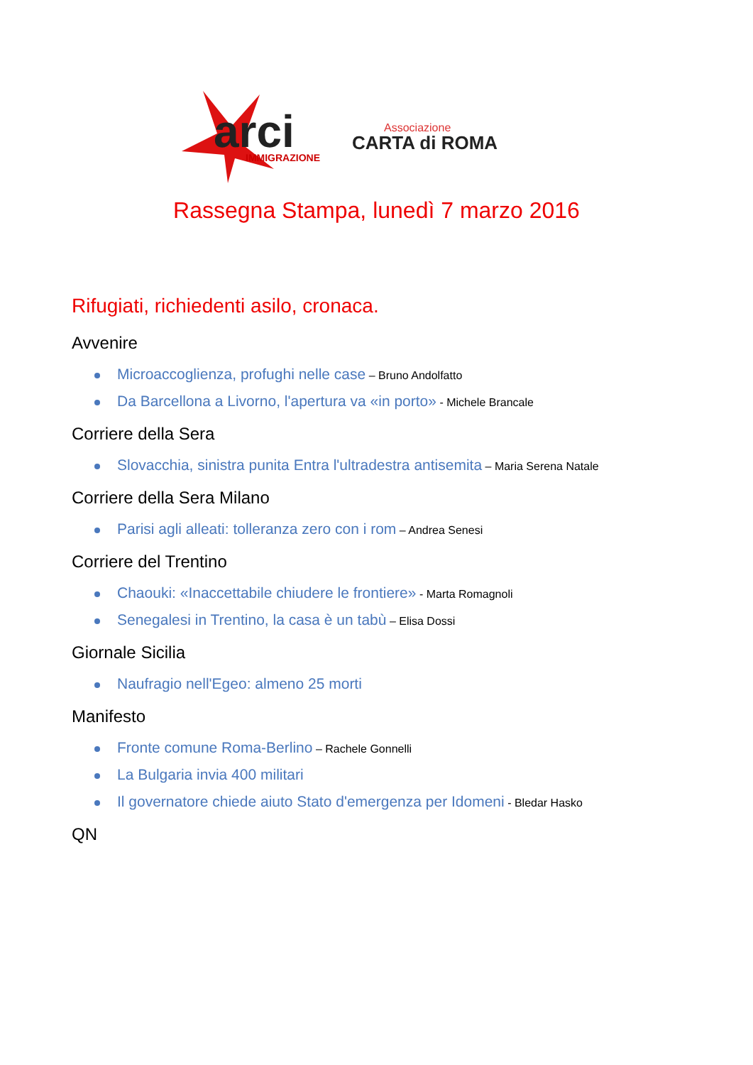arci IMMIGRAZIONE
Associazione
CARTA di ROMA
Rassegna Stampa, lunedì 7 marzo 2016
Rifugiati, richiedenti asilo, cronaca.
Avvenire
Microaccoglienza, profughi nelle case – Bruno Andolfatto
Da Barcellona a Livorno, l'apertura va «in porto» - Michele Brancale
Corriere della Sera
Slovacchia, sinistra punita Entra l'ultradestra antisemita – Maria Serena Natale
Corriere della Sera Milano
Parisi agli alleati: tolleranza zero con i rom – Andrea Senesi
Corriere del Trentino
Chaouki: «Inaccettabile chiudere le frontiere» - Marta Romagnoli
Senegalesi in Trentino, la casa è un tabù – Elisa Dossi
Giornale Sicilia
Naufragio nell'Egeo: almeno 25 morti
Manifesto
Fronte comune Roma-Berlino – Rachele Gonnelli
La Bulgaria invia 400 militari
Il governatore chiede aiuto Stato d'emergenza per Idomeni - Bledar Hasko
QN